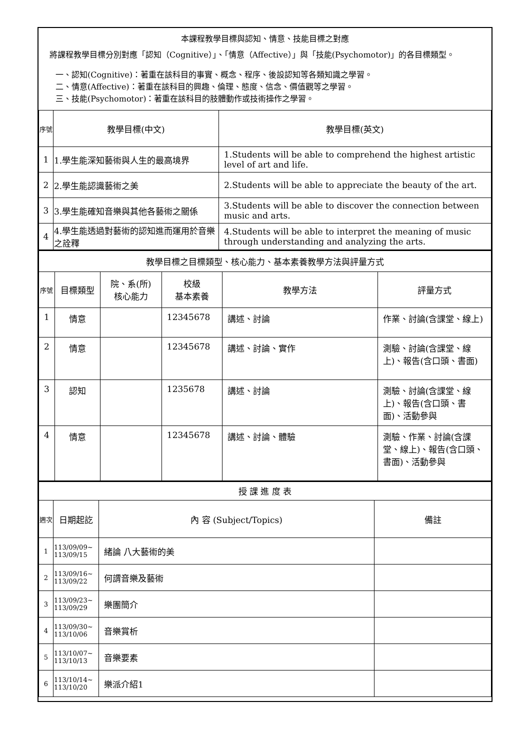本課程教學目標與認知、情意、技能目標之對應
將課程教學目標分別對應「認知（Cognitive）」、「情意（Affective）」與「技能(Psychomotor)」的各目標類型。
一、認知(Cognitive)：著重在該科目的事實、概念、程序、後設認知等各類知識之學習。
二、情意(Affective)：著重在該科目的興趣、倫理、態度、信念、價值觀等之學習。
三、技能(Psychomotor)：著重在該科目的肢體動作或技術操作之學習。
| 序號 | 教學目標(中文) | 教學目標(英文) |
| --- | --- | --- |
| 1 | 1.學生能深知藝術與人生的最高境界 | 1.Students will be able to comprehend the highest artistic level of art and life. |
| 2 | 2.學生能認識藝術之美 | 2.Students will be able to appreciate the beauty of the art. |
| 3 | 3.學生能確知音樂與其他各藝術之關係 | 3.Students will be able to discover the connection between music and arts. |
| 4 | 4.學生能透過對藝術的認知進而運用於音樂之詮釋 | 4.Students will be able to interpret the meaning of music through understanding and analyzing the arts. |
| 教學目標之目標類型、核心能力、基本素養教學方法與評量方式 | | | | | |
| --- | --- | --- | --- | --- | --- |
| 序號 | 目標類型 | 院、系(所) 核心能力 | 校級 基本素養 | 教學方法 | 評量方式 |
| 1 | 情意 | | 12345678 | 講述、討論 | 作業、討論(含課堂、線上) |
| 2 | 情意 | | 12345678 | 講述、討論、實作 | 測驗、討論(含課堂、線上)、報告(含口頭、書面) |
| 3 | 認知 | | 1235678 | 講述、討論 | 測驗、討論(含課堂、線上)、報告(含口頭、書面)、活動參與 |
| 4 | 情意 | | 12345678 | 講述、討論、體驗 | 測驗、作業、討論(含課堂、線上)、報告(含口頭、書面)、活動參與 |
| 授 課 進 度 表 | | | |
| --- | --- | --- | --- |
| 週次 | 日期起訖 | 內 容 (Subject/Topics) | 備註 |
| 1 | 113/09/09~ 113/09/15 | 緒論 八大藝術的美 | |
| 2 | 113/09/16~ 113/09/22 | 何謂音樂及藝術 | |
| 3 | 113/09/23~ 113/09/29 | 樂團簡介 | |
| 4 | 113/09/30~ 113/10/06 | 音樂賞析 | |
| 5 | 113/10/07~ 113/10/13 | 音樂要素 | |
| 6 | 113/10/14~ 113/10/20 | 樂派介紹1 | |